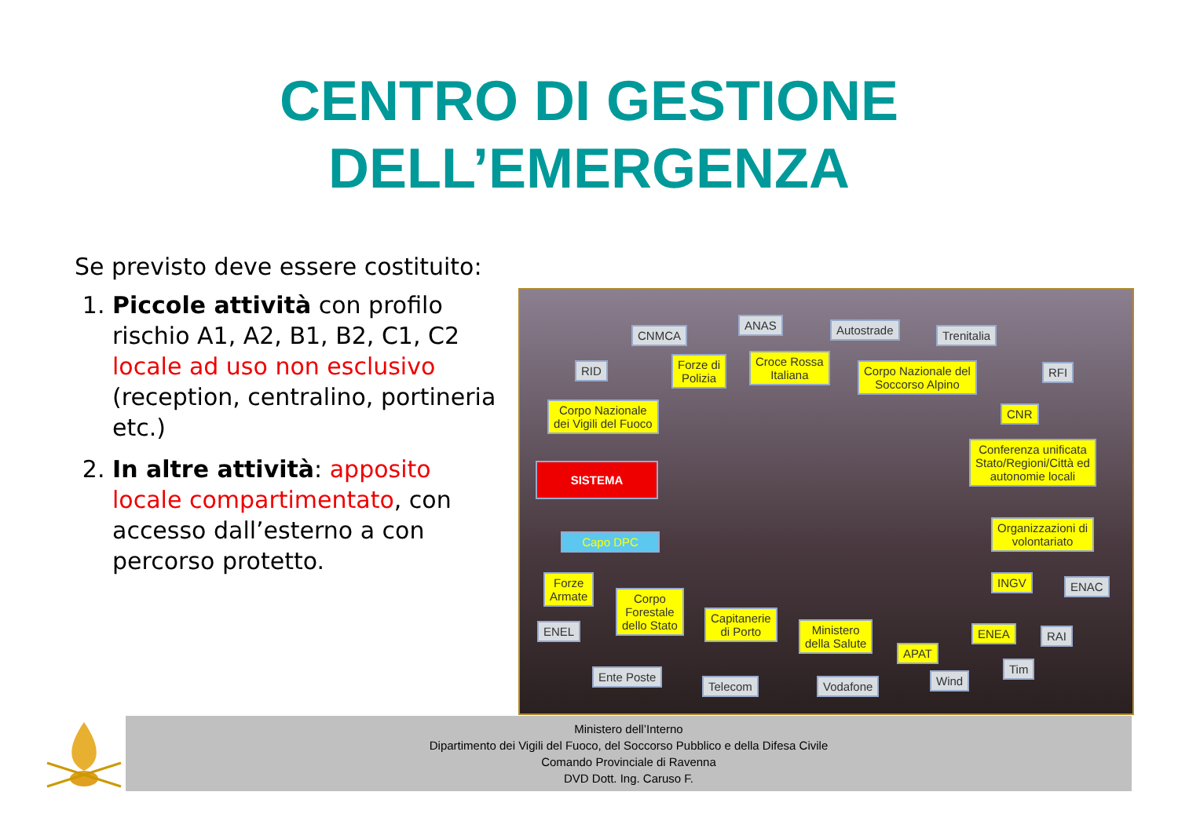CENTRO DI GESTIONE
DELL’EMERGENZA
Se previsto deve essere costituito:
1. Piccole attività con profilo rischio A1, A2, B1, B2, C1, C2 locale ad uso non esclusivo (reception, centralino, portineria etc.)
2. In altre attività: apposito locale compartimentato, con accesso dall’esterno a con percorso protetto.
CNMCA
ANAS Autostrade Trenitalia
RID
Forze di
Polizia
Croce Rossa
Italiana
Corpo Nazionale del
Soccorso Alpino
RFI
Corpo Nazionale
dei Vigili del Fuoco
CNR
Conferenza unificata
Stato/Regioni/Città ed
autonomie locali
SISTEMA
Capo DPC
Organizzazioni di
volontariato
Forze
Armate
Corpo
Forestale
dello Stato
INGV ENAC
ENEL
Capitanerie
di Porto
Ministero
della Salute
APAT
ENEA RAI
Tim
Ente Poste
Telecom Vodafone Wind
Ministero dell’Interno
Dipartimento dei Vigili del Fuoco, del Soccorso Pubblico e della Difesa Civile
Comando Provinciale di Ravenna
DVD Dott. Ing. Caruso F.